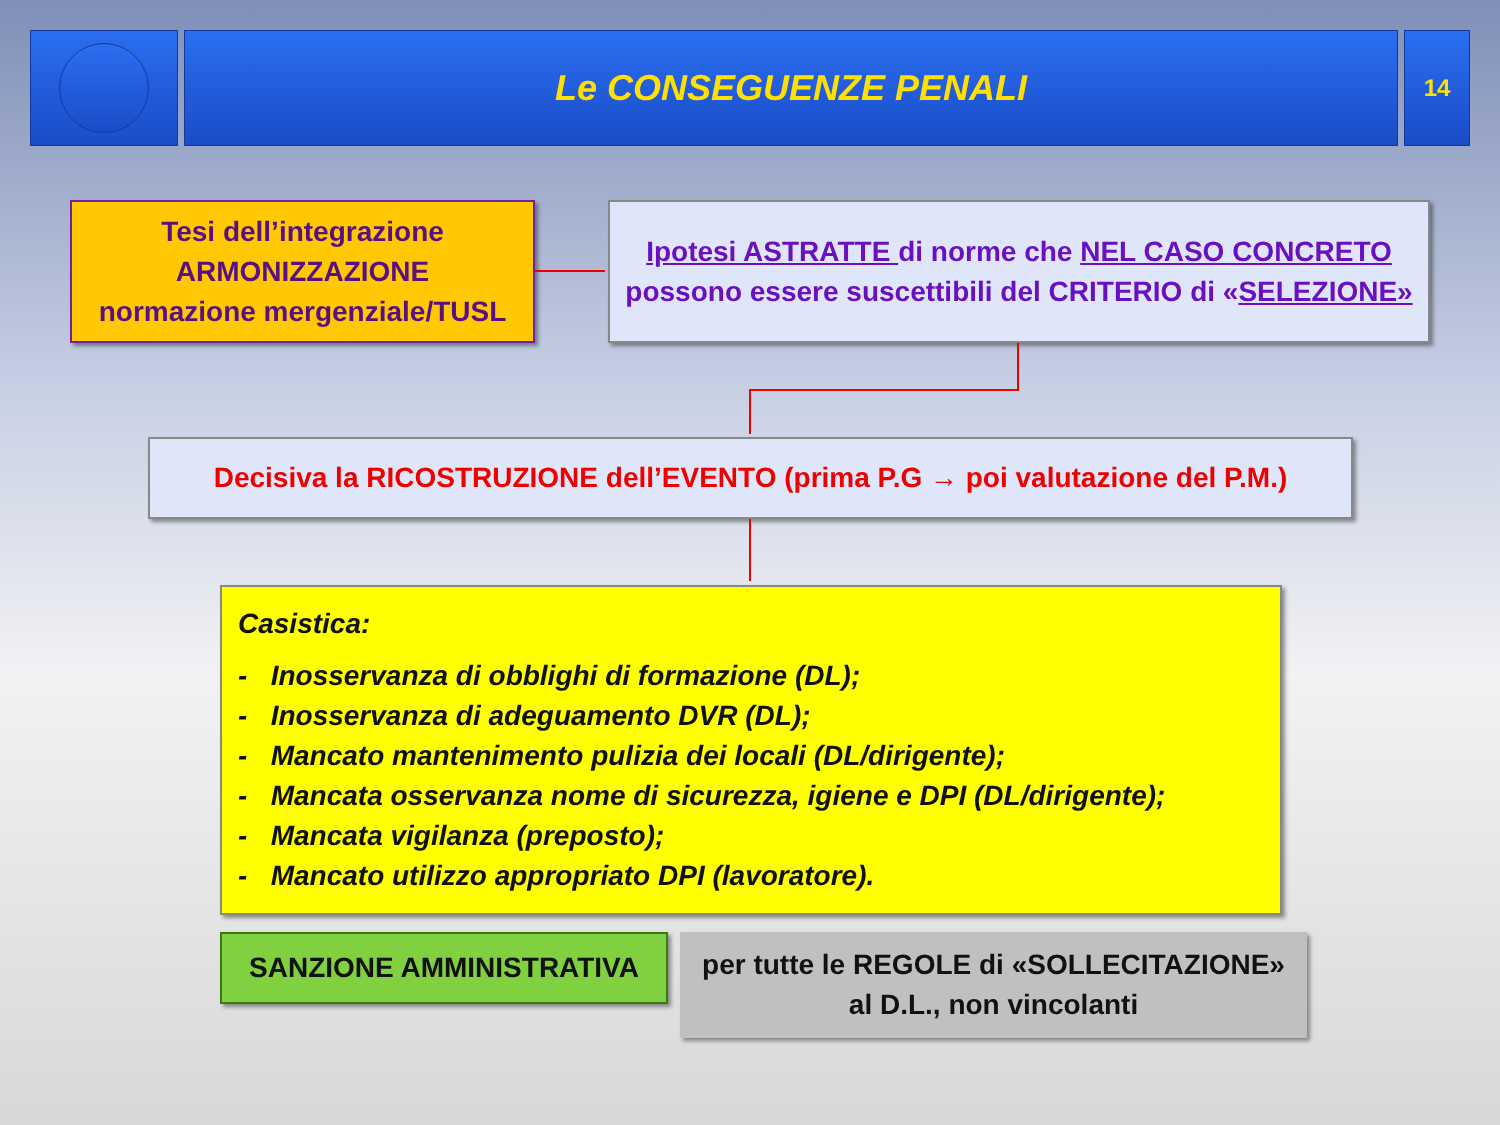Le CONSEGUENZE PENALI
14
Tesi dell’integrazione
ARMONIZZAZIONE
normazione mergenziale/TUSL
Ipotesi ASTRATTE di norme che NEL CASO CONCRETO
possono essere suscettibili del CRITERIO di «SELEZIONE»
Decisiva la RICOSTRUZIONE dell’EVENTO (prima P.G → poi valutazione del P.M.)
Casistica:
- Inosservanza di obblighi di formazione (DL);
- Inosservanza di adeguamento DVR (DL);
- Mancato mantenimento pulizia dei locali (DL/dirigente);
- Mancata osservanza nome di sicurezza, igiene e DPI (DL/dirigente);
- Mancata vigilanza (preposto);
- Mancato utilizzo appropriato DPI (lavoratore).
SANZIONE AMMINISTRATIVA
per tutte le REGOLE di «SOLLECITAZIONE»
al D.L., non vincolanti